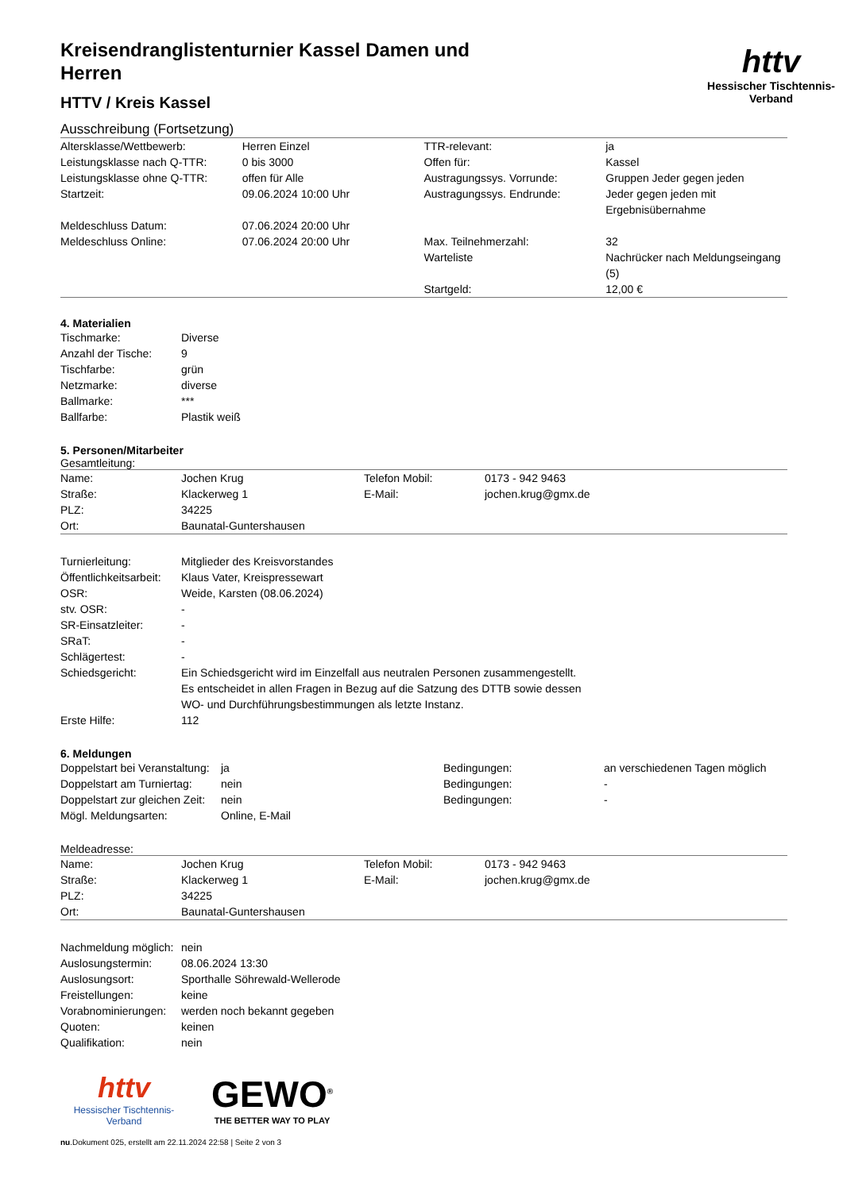httv
Hessischer Tischtennis-Verband
Kreisendranglistenturnier Kassel Damen und Herren
HTTV / Kreis Kassel
Ausschreibung (Fortsetzung)
| Altersklasse/Wettbewerb: | Herren Einzel | TTR-relevant: | ja |
| Leistungsklasse nach Q-TTR: | 0 bis 3000 | Offen für: | Kassel |
| Leistungsklasse ohne Q-TTR: | offen für Alle | Austragungssys. Vorrunde: | Gruppen Jeder gegen jeden |
| Startzeit: | 09.06.2024 10:00 Uhr | Austragungssys. Endrunde: | Jeder gegen jeden mit Ergebnisübernahme |
| Meldeschluss Datum: | 07.06.2024 20:00 Uhr | | |
| Meldeschluss Online: | 07.06.2024 20:00 Uhr | Max. Teilnehmerzahl: | 32 |
| | | Warteliste | Nachrücker nach Meldungseingang (5) |
| | | Startgeld: | 12,00 € |
4. Materialien
| Tischmarke: | Diverse |
| Anzahl der Tische: | 9 |
| Tischfarbe: | grün |
| Netzmarke: | diverse |
| Ballmarke: | *** |
| Ballfarbe: | Plastik weiß |
5. Personen/Mitarbeiter
Gesamtleitung:
| Name: | Jochen Krug | Telefon Mobil: | 0173 - 942 9463 |
| Straße: | Klackerweg 1 | E-Mail: | jochen.krug@gmx.de |
| PLZ: | 34225 | | |
| Ort: | Baunatal-Guntershausen | | |
| Turnierleitung: | Mitglieder des Kreisvorstandes |
| Öffentlichkeitsarbeit: | Klaus Vater, Kreispressewart |
| OSR: | Weide, Karsten (08.06.2024) |
| stv. OSR: | - |
| SR-Einsatzleiter: | - |
| SRaT: | - |
| Schlägertest: | - |
| Schiedsgericht: | Ein Schiedsgericht wird im Einzelfall aus neutralen Personen zusammengestellt. Es entscheidet in allen Fragen in Bezug auf die Satzung des DTTB sowie dessen WO- und Durchführungsbestimmungen als letzte Instanz. |
| Erste Hilfe: | 112 |
6. Meldungen
| Doppelstart bei Veranstaltung: | ja | Bedingungen: | an verschiedenen Tagen möglich |
| Doppelstart am Turniertag: | nein | Bedingungen: | - |
| Doppelstart zur gleichen Zeit: | nein | Bedingungen: | - |
| Mögl. Meldungsarten: | Online, E-Mail | | |
Meldeadresse:
| Name: | Jochen Krug | Telefon Mobil: | 0173 - 942 9463 |
| Straße: | Klackerweg 1 | E-Mail: | jochen.krug@gmx.de |
| PLZ: | 34225 | | |
| Ort: | Baunatal-Guntershausen | | |
| Nachmeldung möglich: | nein |
| Auslosungstermin: | 08.06.2024 13:30 |
| Auslosungsort: | Sporthalle Söhrewald-Wellerode |
| Freistellungen: | keine |
| Vorabnominierungen: | werden noch bekannt gegeben |
| Quoten: | keinen |
| Qualifikation: | nein |
httv
Hessischer Tischtennis-Verband
GEWO<sup>®</sup>
THE BETTER WAY TO PLAY
nu.Dokument 025, erstellt am 22.11.2024 22:58 | Seite 2 von 3